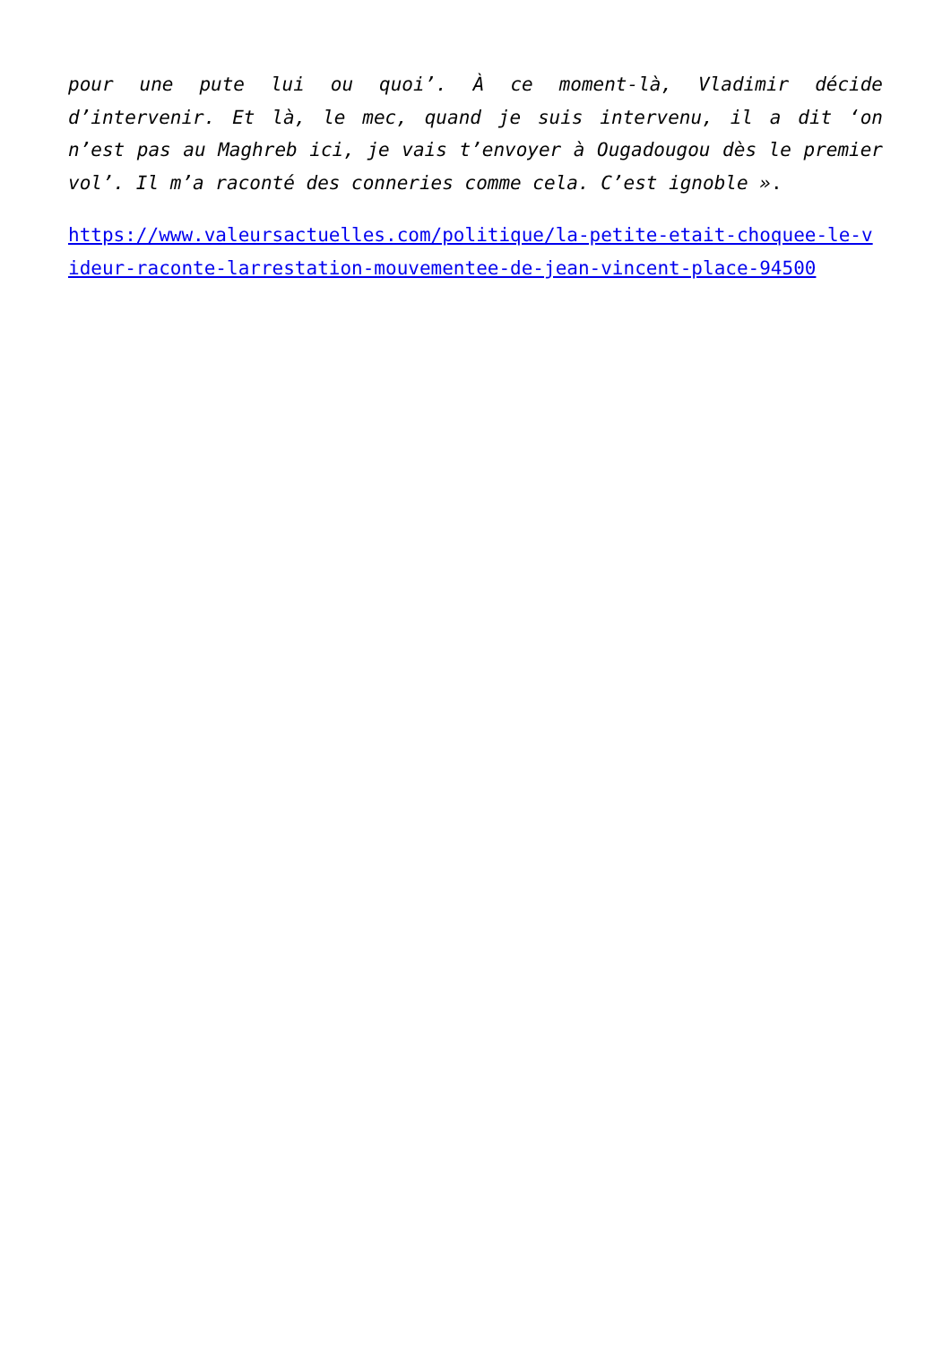pour une pute lui ou quoi’. À ce moment-là, Vladimir décide d’intervenir. Et là, le mec, quand je suis intervenu, il a dit ‘on n’est pas au Maghreb ici, je vais t’envoyer à Ougadougou dès le premier vol’. Il m’a raconté des conneries comme cela. C’est ignoble ».
https://www.valeursactuelles.com/politique/la-petite-etait-choquee-le-videur-raconte-larrestation-mouvementee-de-jean-vincent-place-94500